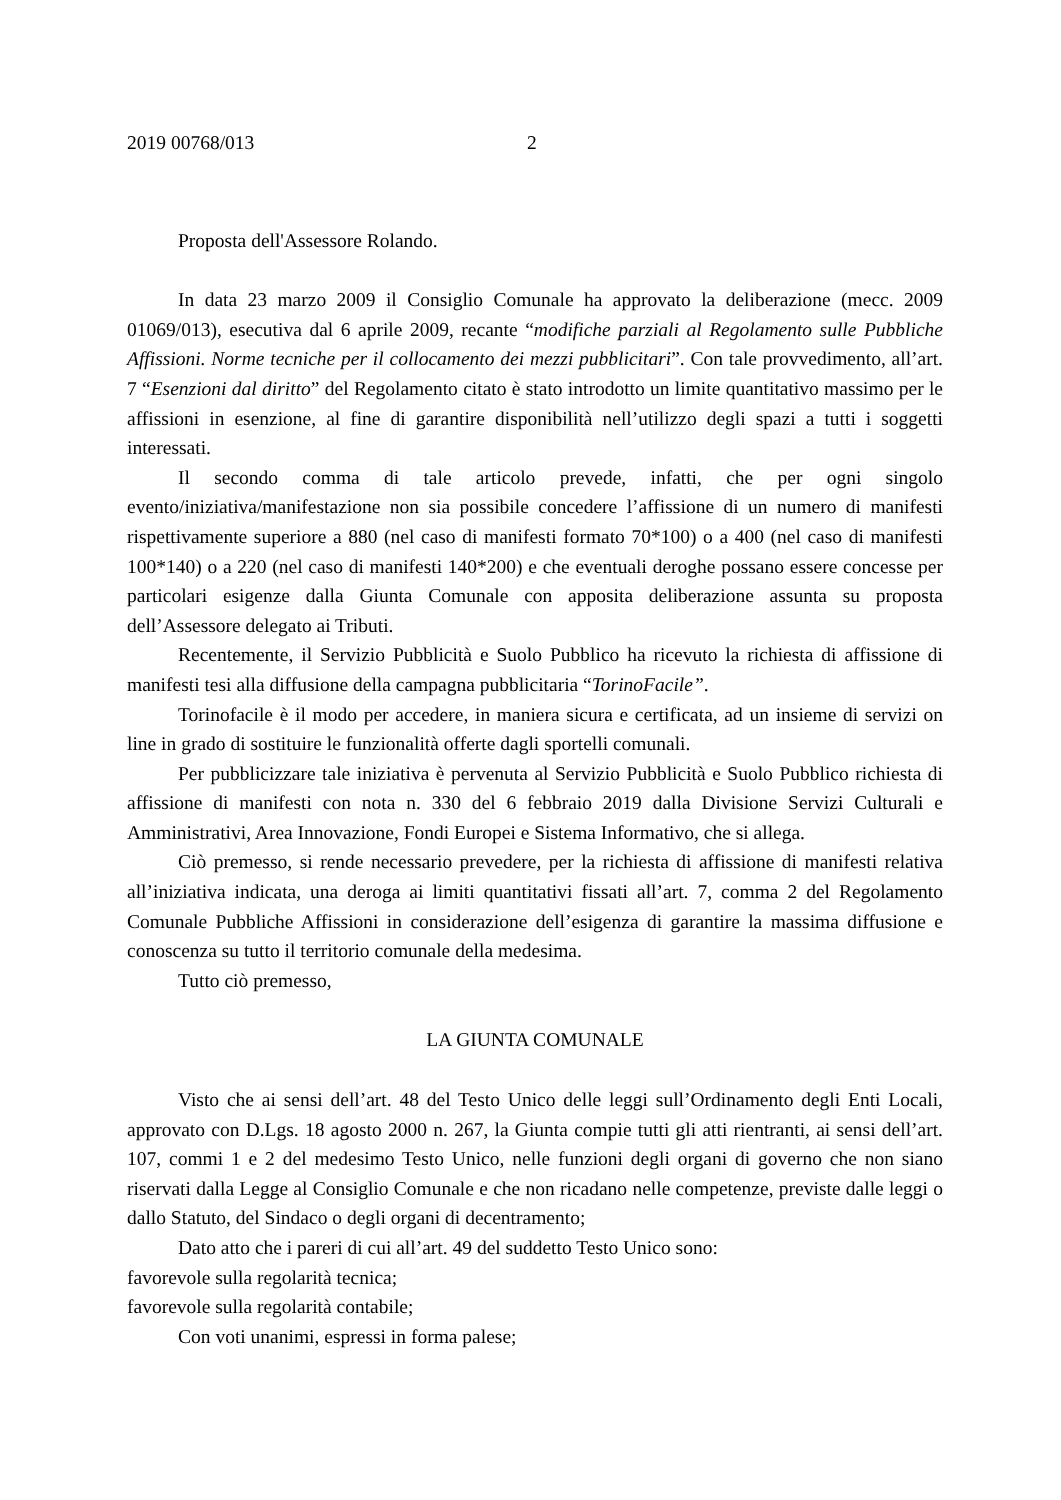2019 00768/013 2
Proposta dell'Assessore Rolando.
In data 23 marzo 2009 il Consiglio Comunale ha approvato la deliberazione (mecc. 2009 01069/013), esecutiva dal 6 aprile 2009, recante “modifiche parziali al Regolamento sulle Pubbliche Affissioni. Norme tecniche per il collocamento dei mezzi pubblicitari”. Con tale provvedimento, all’art. 7 “Esenzioni dal diritto” del Regolamento citato è stato introdotto un limite quantitativo massimo per le affissioni in esenzione, al fine di garantire disponibilità nell’utilizzo degli spazi a tutti i soggetti interessati.
Il secondo comma di tale articolo prevede, infatti, che per ogni singolo evento/iniziativa/manifestazione non sia possibile concedere l’affissione di un numero di manifesti rispettivamente superiore a 880 (nel caso di manifesti formato 70*100) o a 400 (nel caso di manifesti 100*140) o a 220 (nel caso di manifesti 140*200) e che eventuali deroghe possano essere concesse per particolari esigenze dalla Giunta Comunale con apposita deliberazione assunta su proposta dell’Assessore delegato ai Tributi.
Recentemente, il Servizio Pubblicità e Suolo Pubblico ha ricevuto la richiesta di affissione di manifesti tesi alla diffusione della campagna pubblicitaria “TorinoFacile”.
Torinofacile è il modo per accedere, in maniera sicura e certificata, ad un insieme di servizi on line in grado di sostituire le funzionalità offerte dagli sportelli comunali.
Per pubblicizzare tale iniziativa è pervenuta al Servizio Pubblicità e Suolo Pubblico richiesta di affissione di manifesti con nota n. 330 del 6 febbraio 2019 dalla Divisione Servizi Culturali e Amministrativi, Area Innovazione, Fondi Europei e Sistema Informativo, che si allega.
Ciò premesso, si rende necessario prevedere, per la richiesta di affissione di manifesti relativa all’iniziativa indicata, una deroga ai limiti quantitativi fissati all’art. 7, comma 2 del Regolamento Comunale Pubbliche Affissioni in considerazione dell’esigenza di garantire la massima diffusione e conoscenza su tutto il territorio comunale della medesima.
Tutto ciò premesso,
LA GIUNTA COMUNALE
Visto che ai sensi dell’art. 48 del Testo Unico delle leggi sull’Ordinamento degli Enti Locali, approvato con D.Lgs. 18 agosto 2000 n. 267, la Giunta compie tutti gli atti rientranti, ai sensi dell’art. 107, commi 1 e 2 del medesimo Testo Unico, nelle funzioni degli organi di governo che non siano riservati dalla Legge al Consiglio Comunale e che non ricadano nelle competenze, previste dalle leggi o dallo Statuto, del Sindaco o degli organi di decentramento;
Dato atto che i pareri di cui all’art. 49 del suddetto Testo Unico sono:
favorevole sulla regolarità tecnica;
favorevole sulla regolarità contabile;
Con voti unanimi, espressi in forma palese;